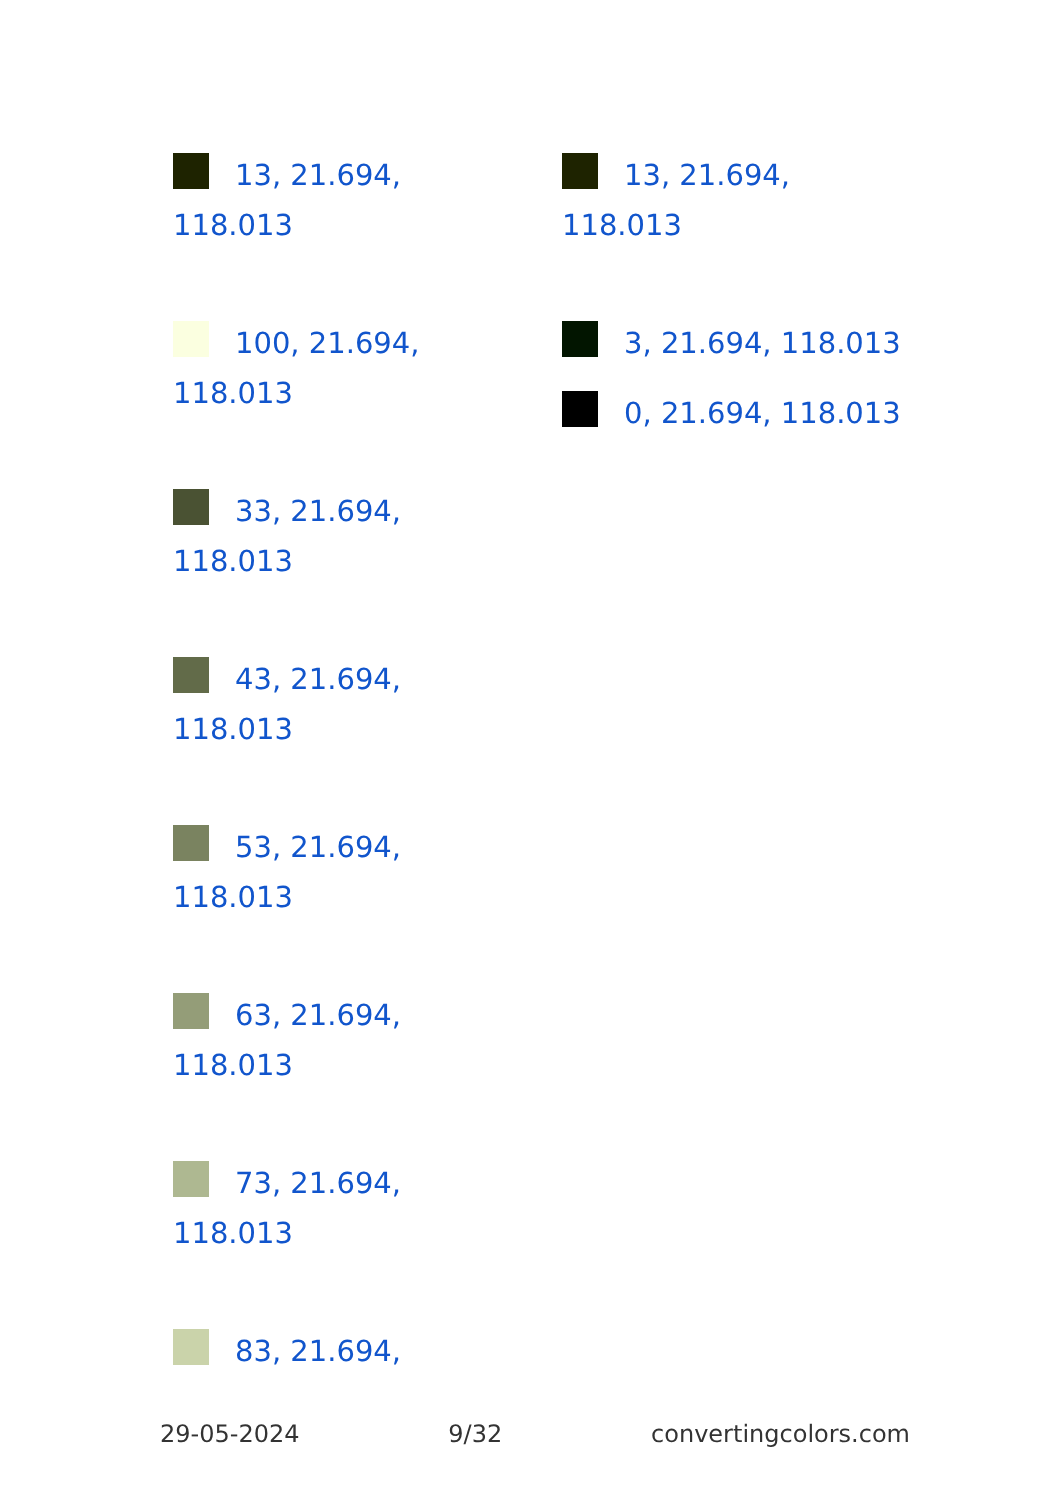13, 21.694, 118.013
100, 21.694, 118.013
33, 21.694, 118.013
43, 21.694, 118.013
53, 21.694, 118.013
63, 21.694, 118.013
73, 21.694, 118.013
83, 21.694,
13, 21.694, 118.013
3, 21.694, 118.013
0, 21.694, 118.013
29-05-2024 9/32 convertingcolors.com